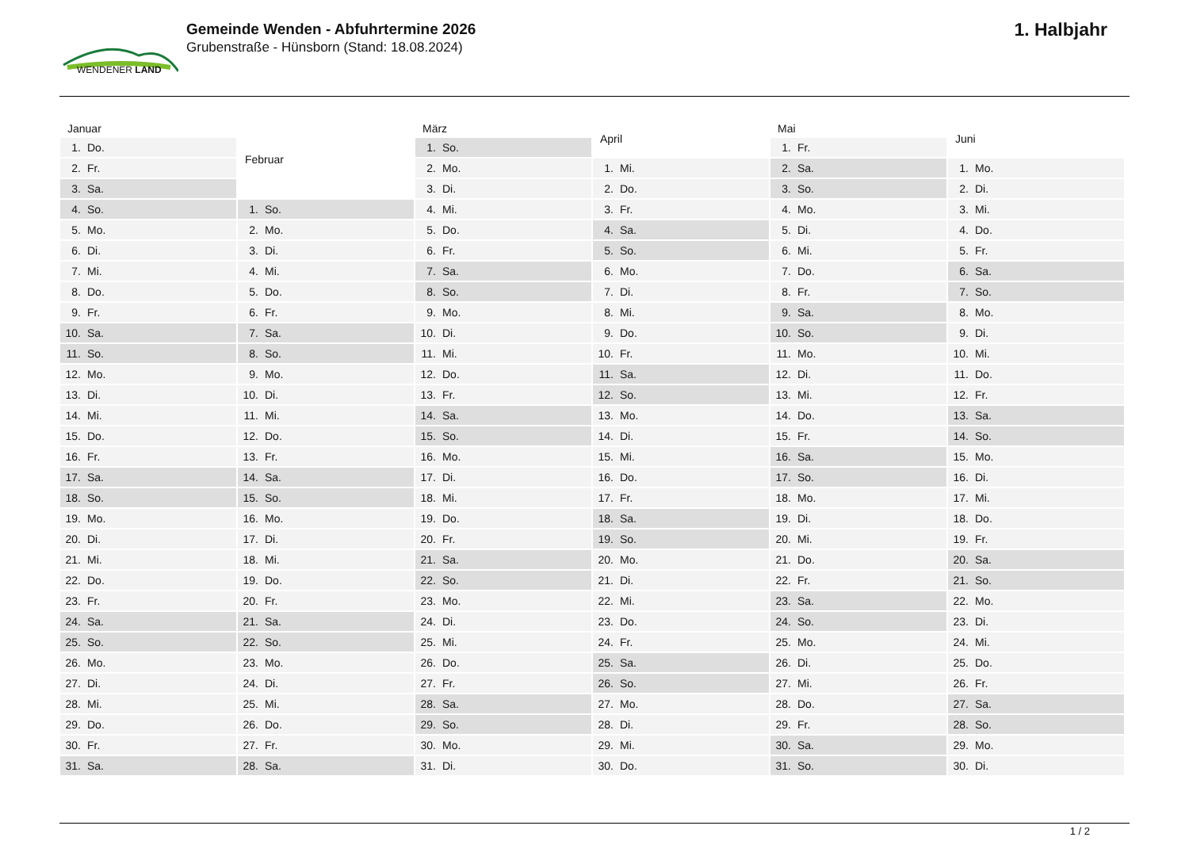WENDENER LAND
Gemeinde Wenden - Abfuhrtermine 2026
Grubenstraße - Hünsborn (Stand: 18.08.2024)
1. Halbjahr
| Januar | |
| --- | --- |
| 1. | Do. |
| 2. | Fr. |
| 3. | Sa. |
| 4. | So. |
| 5. | Mo. |
| 6. | Di. |
| 7. | Mi. |
| 8. | Do. |
| 9. | Fr. |
| 10. | Sa. |
| 11. | So. |
| 12. | Mo. |
| 13. | Di. |
| 14. | Mi. |
| 15. | Do. |
| 16. | Fr. |
| 17. | Sa. |
| 18. | So. |
| 19. | Mo. |
| 20. | Di. |
| 21. | Mi. |
| 22. | Do. |
| 23. | Fr. |
| 24. | Sa. |
| 25. | So. |
| 26. | Mo. |
| 27. | Di. |
| 28. | Mi. |
| 29. | Do. |
| 30. | Fr. |
| 31. | Sa. |
| Februar | |
| --- | --- |
| 1. | So. |
| 2. | Mo. |
| 3. | Di. |
| 4. | Mi. |
| 5. | Do. |
| 6. | Fr. |
| 7. | Sa. |
| 8. | So. |
| 9. | Mo. |
| 10. | Di. |
| 11. | Mi. |
| 12. | Do. |
| 13. | Fr. |
| 14. | Sa. |
| 15. | So. |
| 16. | Mo. |
| 17. | Di. |
| 18. | Mi. |
| 19. | Do. |
| 20. | Fr. |
| 21. | Sa. |
| 22. | So. |
| 23. | Mo. |
| 24. | Di. |
| 25. | Mi. |
| 26. | Do. |
| 27. | Fr. |
| 28. | Sa. |
| März | |
| --- | --- |
| 1. | So. |
| 2. | Mo. |
| 3. | Di. |
| 4. | Mi. |
| 5. | Do. |
| 6. | Fr. |
| 7. | Sa. |
| 8. | So. |
| 9. | Mo. |
| 10. | Di. |
| 11. | Mi. |
| 12. | Do. |
| 13. | Fr. |
| 14. | Sa. |
| 15. | So. |
| 16. | Mo. |
| 17. | Di. |
| 18. | Mi. |
| 19. | Do. |
| 20. | Fr. |
| 21. | Sa. |
| 22. | So. |
| 23. | Mo. |
| 24. | Di. |
| 25. | Mi. |
| 26. | Do. |
| 27. | Fr. |
| 28. | Sa. |
| 29. | So. |
| 30. | Mo. |
| 31. | Di. |
| April | |
| --- | --- |
| 1. | Mi. |
| 2. | Do. |
| 3. | Fr. |
| 4. | Sa. |
| 5. | So. |
| 6. | Mo. |
| 7. | Di. |
| 8. | Mi. |
| 9. | Do. |
| 10. | Fr. |
| 11. | Sa. |
| 12. | So. |
| 13. | Mo. |
| 14. | Di. |
| 15. | Mi. |
| 16. | Do. |
| 17. | Fr. |
| 18. | Sa. |
| 19. | So. |
| 20. | Mo. |
| 21. | Di. |
| 22. | Mi. |
| 23. | Do. |
| 24. | Fr. |
| 25. | Sa. |
| 26. | So. |
| 27. | Mo. |
| 28. | Di. |
| 29. | Mi. |
| 30. | Do. |
| Mai | |
| --- | --- |
| 1. | Fr. |
| 2. | Sa. |
| 3. | So. |
| 4. | Mo. |
| 5. | Di. |
| 6. | Mi. |
| 7. | Do. |
| 8. | Fr. |
| 9. | Sa. |
| 10. | So. |
| 11. | Mo. |
| 12. | Di. |
| 13. | Mi. |
| 14. | Do. |
| 15. | Fr. |
| 16. | Sa. |
| 17. | So. |
| 18. | Mo. |
| 19. | Di. |
| 20. | Mi. |
| 21. | Do. |
| 22. | Fr. |
| 23. | Sa. |
| 24. | So. |
| 25. | Mo. |
| 26. | Di. |
| 27. | Mi. |
| 28. | Do. |
| 29. | Fr. |
| 30. | Sa. |
| 31. | So. |
| Juni | |
| --- | --- |
| 1. | Mo. |
| 2. | Di. |
| 3. | Mi. |
| 4. | Do. |
| 5. | Fr. |
| 6. | Sa. |
| 7. | So. |
| 8. | Mo. |
| 9. | Di. |
| 10. | Mi. |
| 11. | Do. |
| 12. | Fr. |
| 13. | Sa. |
| 14. | So. |
| 15. | Mo. |
| 16. | Di. |
| 17. | Mi. |
| 18. | Do. |
| 19. | Fr. |
| 20. | Sa. |
| 21. | So. |
| 22. | Mo. |
| 23. | Di. |
| 24. | Mi. |
| 25. | Do. |
| 26. | Fr. |
| 27. | Sa. |
| 28. | So. |
| 29. | Mo. |
| 30. | Di. |
1 / 2